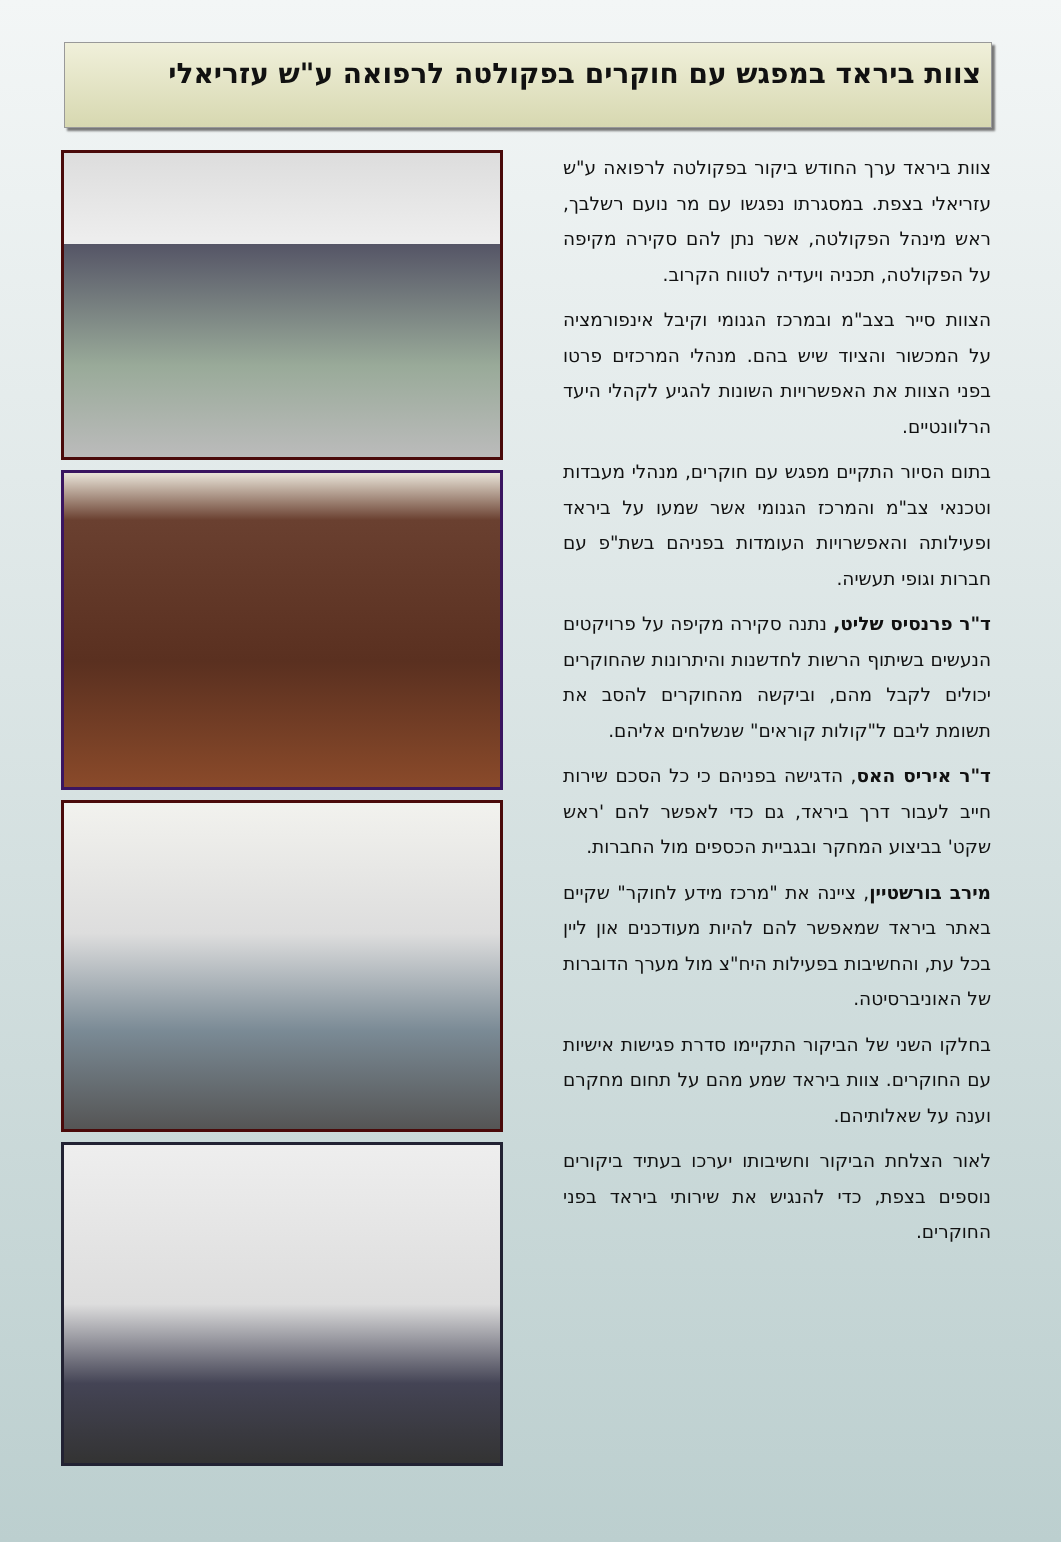צוות ביראד במפגש עם חוקרים בפקולטה לרפואה ע"ש עזריאלי
צוות ביראד ערך החודש ביקור בפקולטה לרפואה ע"ש עזריאלי בצפת. במסגרתו נפגשו עם מר נועם רשלבך, ראש מינהל הפקולטה, אשר נתן להם סקירה מקיפה על הפקולטה, תכניה ויעדיה לטווח הקרוב.
הצוות סייר בצב"מ ובמרכז הגנומי וקיבל אינפורמציה על המכשור והציוד שיש בהם. מנהלי המרכזים פרטו בפני הצוות את האפשרויות השונות להגיע לקהלי היעד הרלוונטיים.
בתום הסיור התקיים מפגש עם חוקרים, מנהלי מעבדות וטכנאי צב"מ והמרכז הגנומי אשר שמעו על ביראד ופעילותה והאפשרויות העומדות בפניהם בשת"פ עם חברות וגופי תעשיה.
ד"ר פרנסיס שליט, נתנה סקירה מקיפה על פרויקטים הנעשים בשיתוף הרשות לחדשנות והיתרונות שהחוקרים יכולים לקבל מהם, וביקשה מהחוקרים להסב את תשומת ליבם ל"קולות קוראים" שנשלחים אליהם.
ד"ר איריס האס, הדגישה בפניהם כי כל הסכם שירות חייב לעבור דרך ביראד, גם כדי לאפשר להם 'ראש שקט' בביצוע המחקר ובגביית הכספים מול החברות.
מירב בורשטיין, ציינה את "מרכז מידע לחוקר" שקיים באתר ביראד שמאפשר להם להיות מעודכנים און ליין בכל עת, והחשיבות בפעילות היח"צ מול מערך הדוברות של האוניברסיטה.
בחלקו השני של הביקור התקיימו סדרת פגישות אישיות עם החוקרים. צוות ביראד שמע מהם על תחום מחקרם וענה על שאלותיהם.
לאור הצלחת הביקור וחשיבותו יערכו בעתיד ביקורים נוספים בצפת, כדי להנגיש את שירותי ביראד בפני החוקרים.